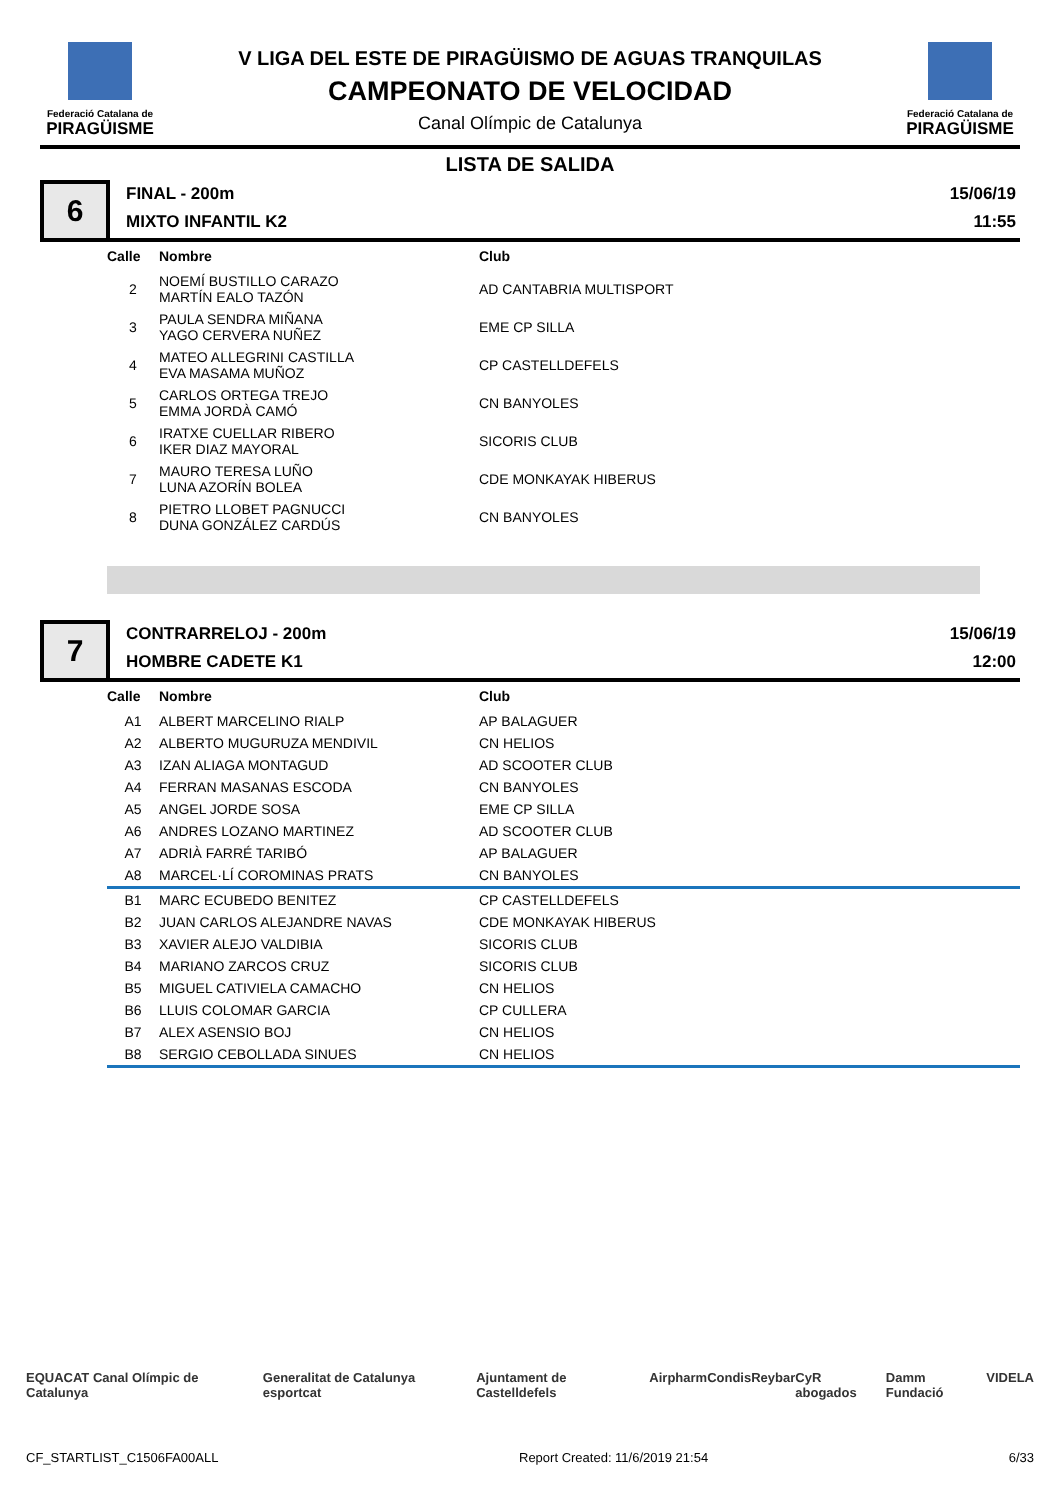Federació Catalana de
PIRAGÜISME
V LIGA DEL ESTE DE PIRAGÜISMO DE AGUAS TRANQUILAS
CAMPEONATO DE VELOCIDAD
Canal Olímpic de Catalunya
Federació Catalana de
PIRAGÜISME
LISTA DE SALIDA
6
FINAL - 200m
MIXTO INFANTIL K2
15/06/19
11:55
| Calle | Nombre | Club |
| --- | --- | --- |
| 2 | NOEMÍ BUSTILLO CARAZO MARTÍN EALO TAZÓN | AD CANTABRIA MULTISPORT |
| 3 | PAULA SENDRA MIÑANA YAGO CERVERA NUÑEZ | EME CP SILLA |
| 4 | MATEO ALLEGRINI CASTILLA EVA MASAMA MUÑOZ | CP CASTELLDEFELS |
| 5 | CARLOS ORTEGA TREJO EMMA JORDÀ CAMÓ | CN BANYOLES |
| 6 | IRATXE CUELLAR RIBERO IKER DIAZ MAYORAL | SICORIS CLUB |
| 7 | MAURO TERESA LUÑO LUNA AZORÍN BOLEA | CDE MONKAYAK HIBERUS |
| 8 | PIETRO LLOBET PAGNUCCI DUNA GONZÁLEZ CARDÚS | CN BANYOLES |
7
CONTRARRELOJ - 200m
HOMBRE CADETE K1
15/06/19
12:00
| Calle | Nombre | Club |
| --- | --- | --- |
| A1 | ALBERT MARCELINO RIALP | AP BALAGUER |
| A2 | ALBERTO MUGURUZA MENDIVIL | CN HELIOS |
| A3 | IZAN ALIAGA MONTAGUD | AD SCOOTER CLUB |
| A4 | FERRAN MASANAS ESCODA | CN BANYOLES |
| A5 | ANGEL JORDE SOSA | EME CP SILLA |
| A6 | ANDRES LOZANO MARTINEZ | AD SCOOTER CLUB |
| A7 | ADRIÀ FARRÉ TARIBÓ | AP BALAGUER |
| A8 | MARCEL·LÍ COROMINAS PRATS | CN BANYOLES |
| B1 | MARC ECUBEDO BENITEZ | CP CASTELLDEFELS |
| B2 | JUAN CARLOS ALEJANDRE NAVAS | CDE MONKAYAK HIBERUS |
| B3 | XAVIER ALEJO VALDIBIA | SICORIS CLUB |
| B4 | MARIANO ZARCOS CRUZ | SICORIS CLUB |
| B5 | MIGUEL CATIVIELA CAMACHO | CN HELIOS |
| B6 | LLUIS COLOMAR GARCIA | CP CULLERA |
| B7 | ALEX ASENSIO BOJ | CN HELIOS |
| B8 | SERGIO CEBOLLADA SINUES | CN HELIOS |
EQUACAT Canal Olímpic de Catalunya Generalitat de Catalunya esportcat Ajuntament de Castelldefels Airpharm Condis Reybar CyR abogados Damm Fundació VIDELA
CF_STARTLIST_C1506FA00ALL Report Created: 11/6/2019 21:54 6/33